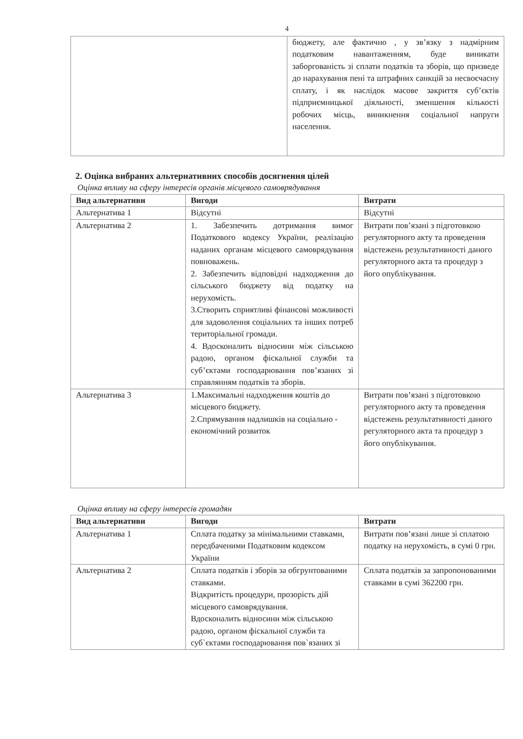4
| | бюджету, але фактично , у зв’язку з надмірним податковим навантаженням, буде виникати заборгованість зі сплати податків та зборів, що призведе до нарахування пені та штрафних санкцій за несвоєчасну сплату, і як наслідок масове закриття суб’єктів підприємницької діяльності, зменшення кількості робочих місць, виникнення соціальної напруги населення. |
2. Оцінка вибраних альтернативних способів досягнення цілей
Оцінка впливу на сферу інтересів органів місцевого самоврядування
| Вид альтернативи | Вигоди | Витрати |
| --- | --- | --- |
| Альтернатива 1 | Відсутні | Відсутні |
| Альтернатива 2 | 1. Забезпечить дотримання вимог Податкового кодексу України, реалізацію наданих органам місцевого самоврядування повноважень. 2. Забезпечить відповідні надходження до сільського бюджету від податку на нерухомість. 3.Створить сприятливі фінансові можливості для задоволення соціальних та інших потреб територіальної громади. 4. Вдосконалить відносини між сільською радою, органом фіскальної служби та суб’єктами господарювання пов’язаних зі справлянням податків та зборів. | Витрати пов’язані з підготовкою регуляторного акту та проведення відстежень результативності даного регуляторного акта та процедур з його опублікування. |
| Альтернатива 3 | 1.Максимальні надходження коштів до місцевого бюджету. 2.Спрямування надлишків на соціально - економічний розвиток | Витрати пов’язані з підготовкою регуляторного акту та проведення відстежень результативності даного регуляторного акта та процедур з його опублікування. |
Оцінка впливу на сферу інтересів громадян
| Вид альтернативи | Вигоди | Витрати |
| --- | --- | --- |
| Альтернатива 1 | Сплата податку за мінімальними ставками, передбаченими Податковим кодексом України | Витрати пов’язані лише зі сплатою податку на нерухомість, в сумі 0 грн. |
| Альтернатива 2 | Сплата податків і зборів за обгрунтованими ставками. Відкритість процедури, прозорість дій місцевого самоврядування. Вдосконалить відносини між сільською радою, органом фіскальної служби та суб`єктами господарювання пов`язаних зі | Сплата податків за запропонованими ставками в сумі 362200 грн. |